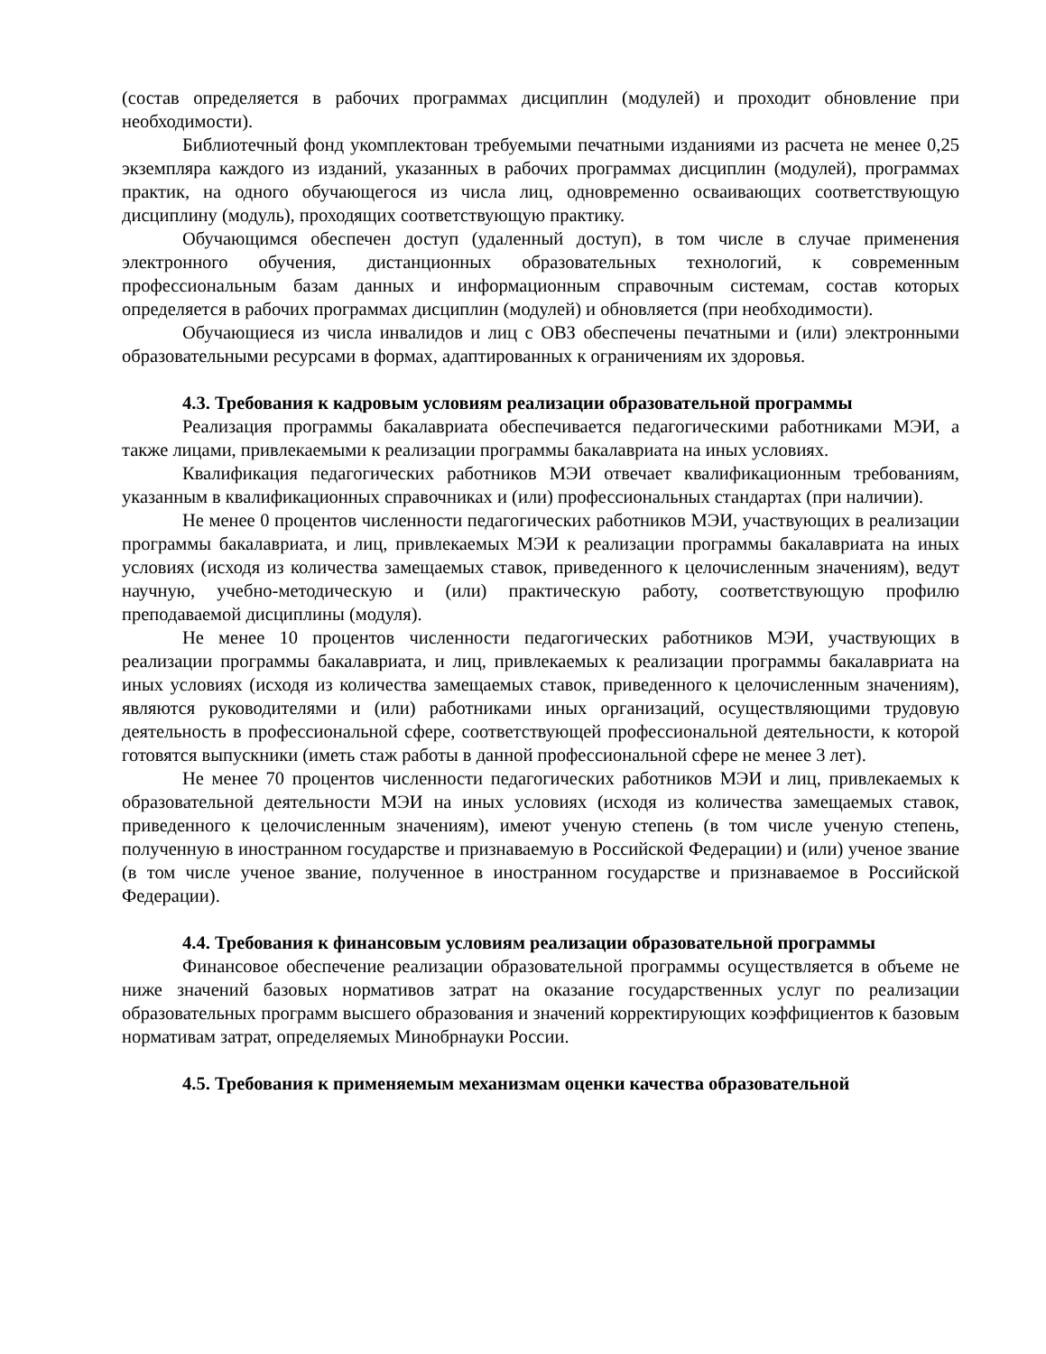(состав определяется в рабочих программах дисциплин (модулей) и проходит обновление при необходимости).
Библиотечный фонд укомплектован требуемыми печатными изданиями из расчета не менее 0,25 экземпляра каждого из изданий, указанных в рабочих программах дисциплин (модулей), программах практик, на одного обучающегося из числа лиц, одновременно осваивающих соответствующую дисциплину (модуль), проходящих соответствующую практику.
Обучающимся обеспечен доступ (удаленный доступ), в том числе в случае применения электронного обучения, дистанционных образовательных технологий, к современным профессиональным базам данных и информационным справочным системам, состав которых определяется в рабочих программах дисциплин (модулей) и обновляется (при необходимости).
Обучающиеся из числа инвалидов и лиц с ОВЗ обеспечены печатными и (или) электронными образовательными ресурсами в формах, адаптированных к ограничениям их здоровья.
4.3. Требования к кадровым условиям реализации образовательной программы
Реализация программы бакалавриата обеспечивается педагогическими работниками МЭИ, а также лицами, привлекаемыми к реализации программы бакалавриата на иных условиях.
Квалификация педагогических работников МЭИ отвечает квалификационным требованиям, указанным в квалификационных справочниках и (или) профессиональных стандартах (при наличии).
Не менее 0 процентов численности педагогических работников МЭИ, участвующих в реализации программы бакалавриата, и лиц, привлекаемых МЭИ к реализации программы бакалавриата на иных условиях (исходя из количества замещаемых ставок, приведенного к целочисленным значениям), ведут научную, учебно-методическую и (или) практическую работу, соответствующую профилю преподаваемой дисциплины (модуля).
Не менее 10 процентов численности педагогических работников МЭИ, участвующих в реализации программы бакалавриата, и лиц, привлекаемых к реализации программы бакалавриата на иных условиях (исходя из количества замещаемых ставок, приведенного к целочисленным значениям), являются руководителями и (или) работниками иных организаций, осуществляющими трудовую деятельность в профессиональной сфере, соответствующей профессиональной деятельности, к которой готовятся выпускники (иметь стаж работы в данной профессиональной сфере не менее 3 лет).
Не менее 70 процентов численности педагогических работников МЭИ и лиц, привлекаемых к образовательной деятельности МЭИ на иных условиях (исходя из количества замещаемых ставок, приведенного к целочисленным значениям), имеют ученую степень (в том числе ученую степень, полученную в иностранном государстве и признаваемую в Российской Федерации) и (или) ученое звание (в том числе ученое звание, полученное в иностранном государстве и признаваемое в Российской Федерации).
4.4. Требования к финансовым условиям реализации образовательной программы
Финансовое обеспечение реализации образовательной программы осуществляется в объеме не ниже значений базовых нормативов затрат на оказание государственных услуг по реализации образовательных программ высшего образования и значений корректирующих коэффициентов к базовым нормативам затрат, определяемых Минобрнауки России.
4.5. Требования к применяемым механизмам оценки качества образовательной